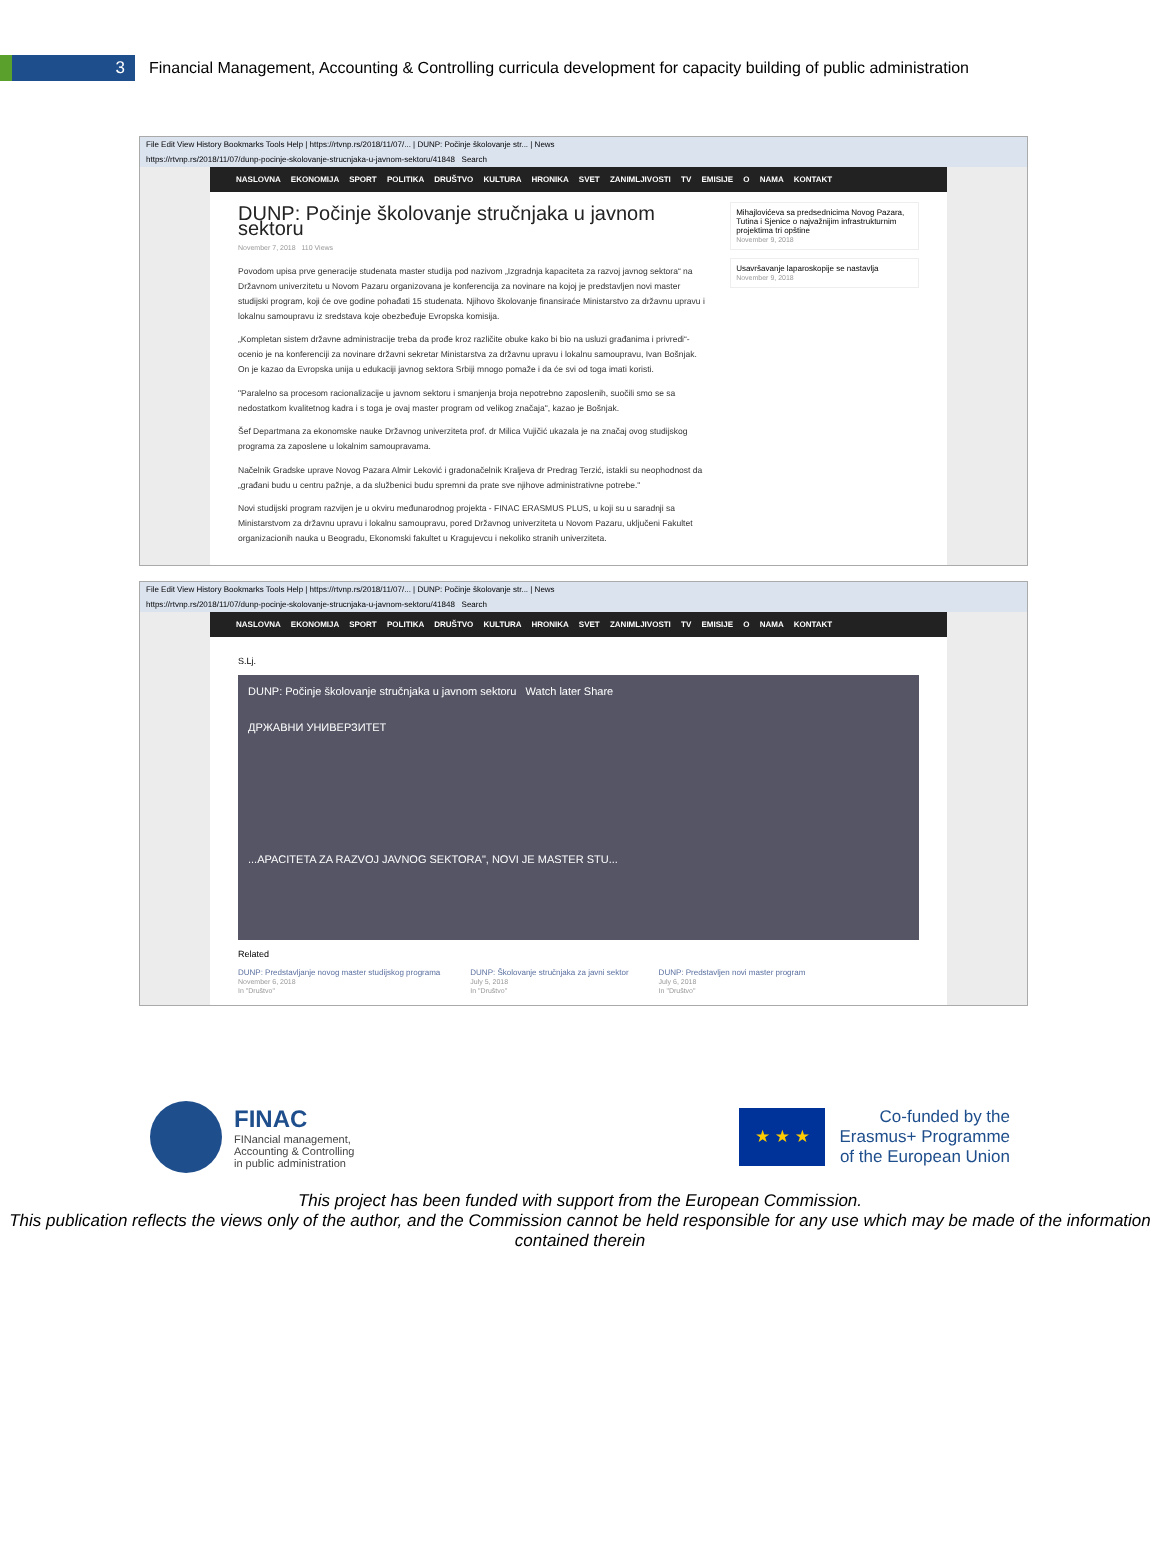3
Financial Management, Accounting & Controlling curricula development for capacity building of public administration
File Edit View History Bookmarks Tools Help | https://rtvnp.rs/2018/11/07/... | DUNP: Počinje školovanje str... | News
https://rtvnp.rs/2018/11/07/dunp-pocinje-skolovanje-strucnjaka-u-javnom-sektoru/41848 Search
NASLOVNA EKONOMIJA SPORT POLITIKA DRUŠTVO KULTURA HRONIKA SVET ZANIMLJIVOSTI TV EMISIJE O NAMA KONTAKT
DUNP: Počinje školovanje stručnjaka u javnom sektoru
November 7, 2018 110 Views
Povodom upisa prve generacije studenata master studija pod nazivom „Izgradnja kapaciteta za razvoj javnog sektora“ na Državnom univerzitetu u Novom Pazaru organizovana je konferencija za novinare na kojoj je predstavljen novi master studijski program, koji će ove godine pohađati 15 studenata. Njihovo školovanje finansiraće Ministarstvo za državnu upravu i lokalnu samoupravu iz sredstava koje obezbeđuje Evropska komisija.
„Kompletan sistem državne administracije treba da prođe kroz različite obuke kako bi bio na usluzi građanima i privredi“- ocenio je na konferenciji za novinare državni sekretar Ministarstva za državnu upravu i lokalnu samoupravu, Ivan Bošnjak. On je kazao da Evropska unija u edukaciji javnog sektora Srbiji mnogo pomaže i da će svi od toga imati koristi.
"Paralelno sa procesom racionalizacije u javnom sektoru i smanjenja broja nepotrebno zaposlenih, suočili smo se sa nedostatkom kvalitetnog kadra i s toga je ovaj master program od velikog značaja", kazao je Bošnjak.
Šef Departmana za ekonomske nauke Državnog univerziteta prof. dr Milica Vujičić ukazala je na značaj ovog studijskog programa za zaposlene u lokalnim samoupravama.
Načelnik Gradske uprave Novog Pazara Almir Leković i gradonačelnik Kraljeva dr Predrag Terzić, istakli su neophodnost da „građani budu u centru pažnje, a da službenici budu spremni da prate sve njihove administrativne potrebe."
Novi studijski program razvijen je u okviru međunarodnog projekta - FINAC ERASMUS PLUS, u koji su u saradnji sa Ministarstvom za državnu upravu i lokalnu samoupravu, pored Državnog univerziteta u Novom Pazaru, uključeni Fakultet organizacionih nauka u Beogradu, Ekonomski fakultet u Kragujevcu i nekoliko stranih univerziteta.
Mihajlovićeva sa predsednicima Novog Pazara, Tutina i Sjenice o najvažnijim infrastrukturnim projektima tri opštine
November 9, 2018
Usavršavanje laparoskopije se nastavlja
November 9, 2018
File Edit View History Bookmarks Tools Help | https://rtvnp.rs/2018/11/07/... | DUNP: Počinje školovanje str... | News
https://rtvnp.rs/2018/11/07/dunp-pocinje-skolovanje-strucnjaka-u-javnom-sektoru/41848 Search
NASLOVNA EKONOMIJA SPORT POLITIKA DRUŠTVO KULTURA HRONIKA SVET ZANIMLJIVOSTI TV EMISIJE O NAMA KONTAKT
S.Lj.
DUNP: Počinje školovanje stručnjaka u javnom sektoru Watch later Share
ДРЖАВНИ УНИВЕРЗИТЕТ
...APACITETA ZA RAZVOJ JAVNOG SEKTORA", NOVI JE MASTER STU...
Related
DUNP: Predstavljanje novog master studijskog programa
November 6, 2018
In "Društvo"
DUNP: Školovanje stručnjaka za javni sektor
July 5, 2018
In "Društvo"
DUNP: Predstavljen novi master program
July 6, 2018
In "Društvo"
FINAC
FINancial management,
Accounting & Controlling
in public administration
★ ★ ★
Co-funded by the
Erasmus+ Programme
of the European Union
This project has been funded with support from the European Commission.
This publication reflects the views only of the author, and the Commission cannot be held responsible for any use which may be made of the information contained therein